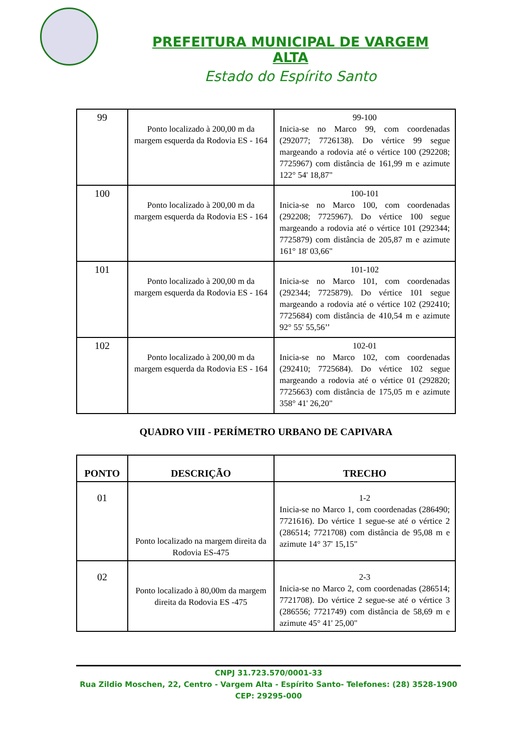PREFEITURA MUNICIPAL DE VARGEM ALTA
Estado do Espírito Santo
| 99 | Ponto localizado à 200,00 m da margem esquerda da Rodovia ES - 164 | 99-100 Inicia-se no Marco 99, com coordenadas (292077; 7726138). Do vértice 99 segue margeando a rodovia até o vértice 100 (292208; 7725967) com distância de 161,99 m e azimute 122° 54' 18,87" |
| 100 | Ponto localizado à 200,00 m da margem esquerda da Rodovia ES - 164 | 100-101 Inicia-se no Marco 100, com coordenadas (292208; 7725967). Do vértice 100 segue margeando a rodovia até o vértice 101 (292344; 7725879) com distância de 205,87 m e azimute 161° 18' 03,66" |
| 101 | Ponto localizado à 200,00 m da margem esquerda da Rodovia ES - 164 | 101-102 Inicia-se no Marco 101, com coordenadas (292344; 7725879). Do vértice 101 segue margeando a rodovia até o vértice 102 (292410; 7725684) com distância de 410,54 m e azimute 92° 55' 55,56’’ |
| 102 | Ponto localizado à 200,00 m da margem esquerda da Rodovia ES - 164 | 102-01 Inicia-se no Marco 102, com coordenadas (292410; 7725684). Do vértice 102 segue margeando a rodovia até o vértice 01 (292820; 7725663) com distância de 175,05 m e azimute 358° 41' 26,20" |
QUADRO VIII - PERÍMETRO URBANO DE CAPIVARA
| PONTO | DESCRIÇÃO | TRECHO |
| --- | --- | --- |
| 01 | Ponto localizado na margem direita da Rodovia ES-475 | 1-2 Inicia-se no Marco 1, com coordenadas (286490; 7721616). Do vértice 1 segue-se até o vértice 2 (286514; 7721708) com distância de 95,08 m e azimute 14° 37' 15,15" |
| 02 | Ponto localizado à 80,00m da margem direita da Rodovia ES -475 | 2-3 Inicia-se no Marco 2, com coordenadas (286514; 7721708). Do vértice 2 segue-se até o vértice 3 (286556; 7721749) com distância de 58,69 m e azimute 45° 41' 25,00" |
CNPJ 31.723.570/0001-33
Rua Zildio Moschen, 22, Centro - Vargem Alta - Espírito Santo- Telefones: (28) 3528-1900
CEP: 29295-000